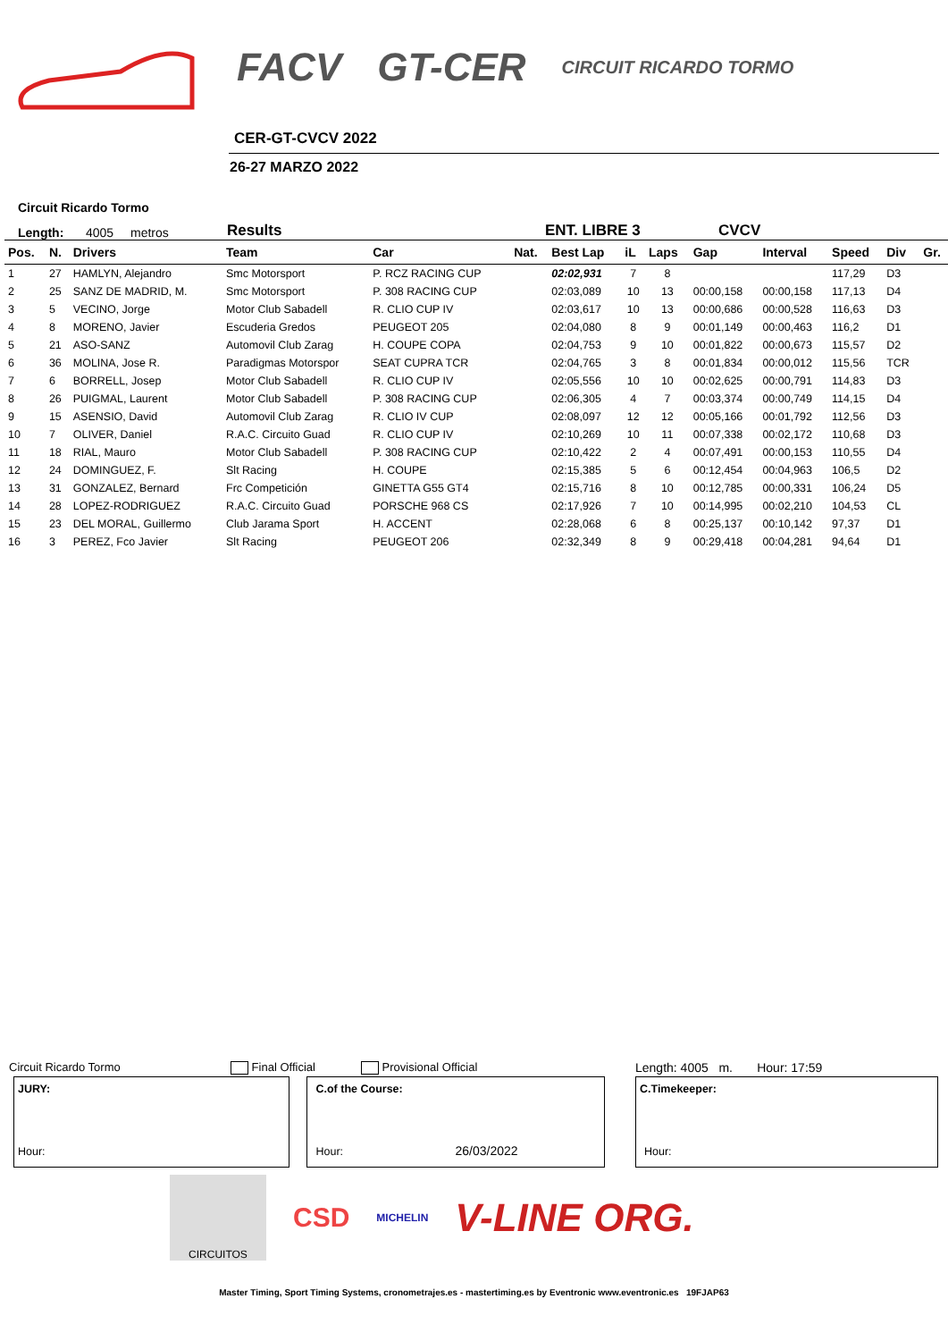FACV GT-CER CIRCUIT RICARDO TORMO
CER-GT-CVCV 2022
26-27 MARZO 2022
Circuit Ricardo Tormo
Length: 4005 metros Results ENT. LIBRE 3 CVCV
| Pos. | N. | Drivers | Team | Car | Nat. | Best Lap | iL | Laps | Gap | Interval | Speed | Div | Gr. |
| --- | --- | --- | --- | --- | --- | --- | --- | --- | --- | --- | --- | --- | --- |
| 1 | 27 | HAMLYN, Alejandro | Smc Motorsport | P. RCZ RACING CUP | | 02:02,931 | 7 | 8 | | | 117,29 | D3 | |
| 2 | 25 | SANZ DE MADRID, M. | Smc Motorsport | P. 308 RACING CUP | | 02:03,089 | 10 | 13 | 00:00,158 | 00:00,158 | 117,13 | D4 | |
| 3 | 5 | VECINO, Jorge | Motor Club Sabadell | R. CLIO CUP IV | | 02:03,617 | 10 | 13 | 00:00,686 | 00:00,528 | 116,63 | D3 | |
| 4 | 8 | MORENO, Javier | Escuderia Gredos | PEUGEOT 205 | | 02:04,080 | 8 | 9 | 00:01,149 | 00:00,463 | 116,2 | D1 | |
| 5 | 21 | ASO-SANZ | Automovil Club Zarag | H. COUPE COPA | | 02:04,753 | 9 | 10 | 00:01,822 | 00:00,673 | 115,57 | D2 | |
| 6 | 36 | MOLINA, Jose R. | Paradigmas Motorspor | SEAT CUPRA TCR | | 02:04,765 | 3 | 8 | 00:01,834 | 00:00,012 | 115,56 | TCR | |
| 7 | 6 | BORRELL, Josep | Motor Club Sabadell | R. CLIO CUP IV | | 02:05,556 | 10 | 10 | 00:02,625 | 00:00,791 | 114,83 | D3 | |
| 8 | 26 | PUIGMAL, Laurent | Motor Club Sabadell | P. 308 RACING CUP | | 02:06,305 | 4 | 7 | 00:03,374 | 00:00,749 | 114,15 | D4 | |
| 9 | 15 | ASENSIO, David | Automovil Club Zarag | R. CLIO IV CUP | | 02:08,097 | 12 | 12 | 00:05,166 | 00:01,792 | 112,56 | D3 | |
| 10 | 7 | OLIVER, Daniel | R.A.C. Circuito Guad | R. CLIO CUP IV | | 02:10,269 | 10 | 11 | 00:07,338 | 00:02,172 | 110,68 | D3 | |
| 11 | 18 | RIAL, Mauro | Motor Club Sabadell | P. 308 RACING CUP | | 02:10,422 | 2 | 4 | 00:07,491 | 00:00,153 | 110,55 | D4 | |
| 12 | 24 | DOMINGUEZ, F. | Slt Racing | H. COUPE | | 02:15,385 | 5 | 6 | 00:12,454 | 00:04,963 | 106,5 | D2 | |
| 13 | 31 | GONZALEZ, Bernard | Frc Competición | GINETTA G55 GT4 | | 02:15,716 | 8 | 10 | 00:12,785 | 00:00,331 | 106,24 | D5 | |
| 14 | 28 | LOPEZ-RODRIGUEZ | R.A.C. Circuito Guad | PORSCHE 968 CS | | 02:17,926 | 7 | 10 | 00:14,995 | 00:02,210 | 104,53 | CL | |
| 15 | 23 | DEL MORAL, Guillermo | Club Jarama Sport | H. ACCENT | | 02:28,068 | 6 | 8 | 00:25,137 | 00:10,142 | 97,37 | D1 | |
| 16 | 3 | PEREZ, Fco Javier | Slt Racing | PEUGEOT 206 | | 02:32,349 | 8 | 9 | 00:29,418 | 00:04,281 | 94,64 | D1 | |
Circuit Ricardo Tormo Final Official Provisional Official Length: 4005 m. Hour: 17:59
JURY: Hour: C.of the Course: Hour: 26/03/2022 C.Timekeeper: Hour:
CIRCUITOS
CSD MICHELIN V-LINE ORG.
Master Timing, Sport Timing Systems, cronometrajes.es - mastertiming.es by Eventronic www.eventronic.es 19FJAP63